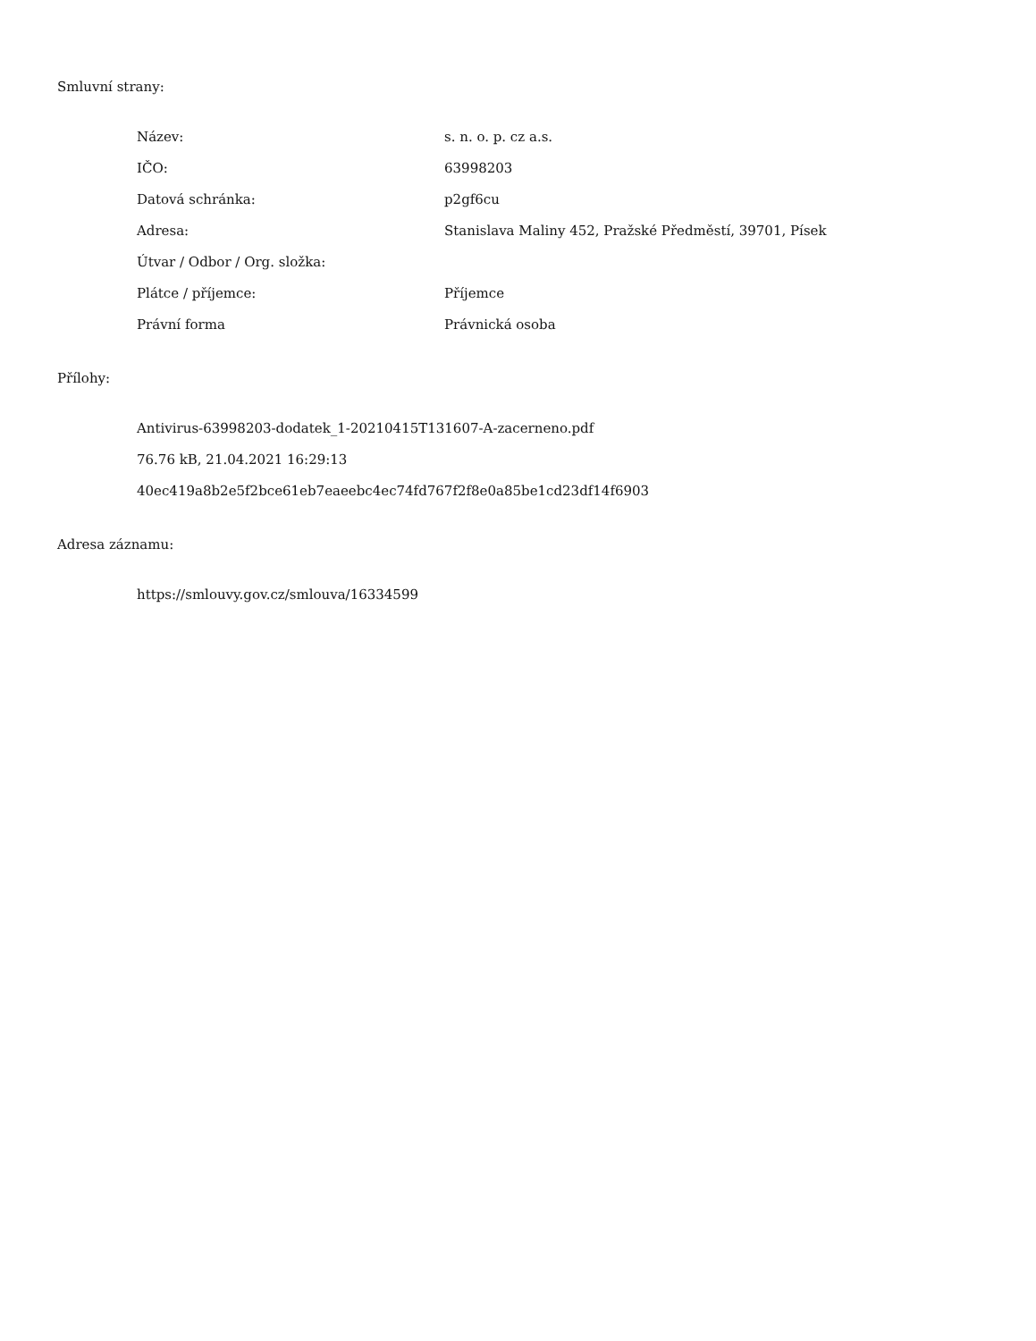Smluvní strany:
| Název: | s. n. o. p. cz a.s. |
| IČO: | 63998203 |
| Datová schránka: | p2gf6cu |
| Adresa: | Stanislava Maliny 452, Pražské Předměstí, 39701, Písek |
| Útvar / Odbor / Org. složka: | |
| Plátce / příjemce: | Příjemce |
| Právní forma | Právnická osoba |
Přílohy:
Antivirus-63998203-dodatek_1-20210415T131607-A-zacerneno.pdf
76.76 kB, 21.04.2021 16:29:13
40ec419a8b2e5f2bce61eb7eaeebc4ec74fd767f2f8e0a85be1cd23df14f6903
Adresa záznamu:
https://smlouvy.gov.cz/smlouva/16334599